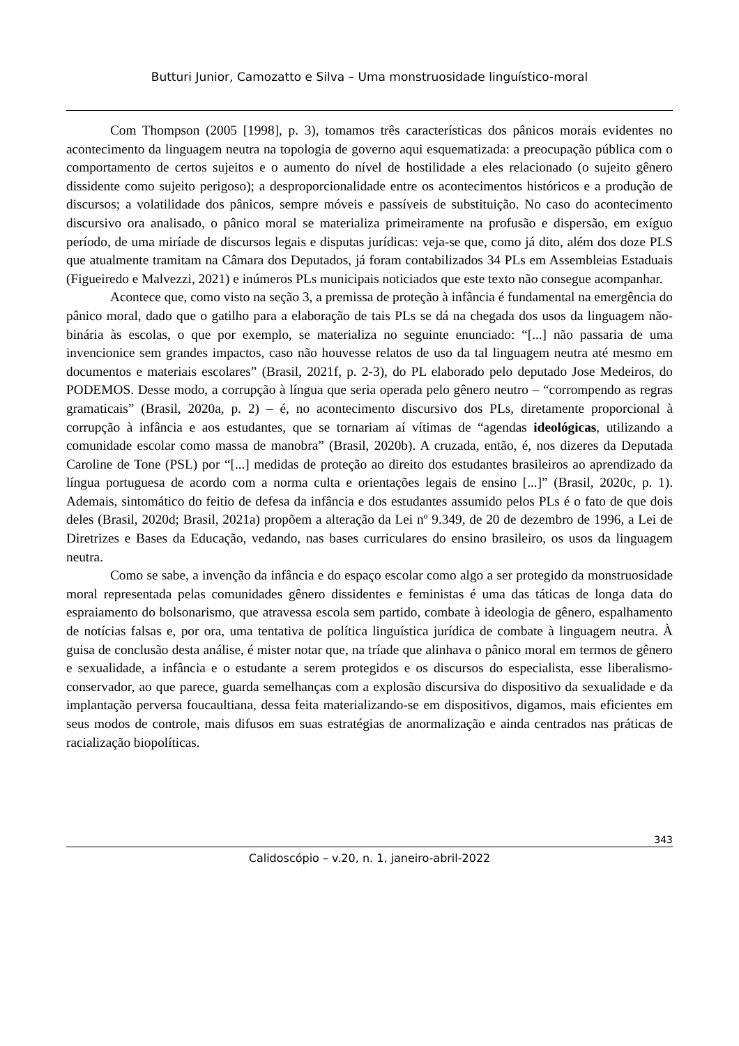Butturi Junior, Camozatto e Silva – Uma monstruosidade linguístico-moral
Com Thompson (2005 [1998], p. 3), tomamos três características dos pânicos morais evidentes no acontecimento da linguagem neutra na topologia de governo aqui esquematizada: a preocupação pública com o comportamento de certos sujeitos e o aumento do nível de hostilidade a eles relacionado (o sujeito gênero dissidente como sujeito perigoso); a desproporcionalidade entre os acontecimentos históricos e a produção de discursos; a volatilidade dos pânicos, sempre móveis e passíveis de substituição. No caso do acontecimento discursivo ora analisado, o pânico moral se materializa primeiramente na profusão e dispersão, em exíguo período, de uma miríade de discursos legais e disputas jurídicas: veja-se que, como já dito, além dos doze PLS que atualmente tramitam na Câmara dos Deputados, já foram contabilizados 34 PLs em Assembleias Estaduais (Figueiredo e Malvezzi, 2021) e inúmeros PLs municipais noticiados que este texto não consegue acompanhar.
Acontece que, como visto na seção 3, a premissa de proteção à infância é fundamental na emergência do pânico moral, dado que o gatilho para a elaboração de tais PLs se dá na chegada dos usos da linguagem não-binária às escolas, o que por exemplo, se materializa no seguinte enunciado: “[...] não passaria de uma invencionice sem grandes impactos, caso não houvesse relatos de uso da tal linguagem neutra até mesmo em documentos e materiais escolares” (Brasil, 2021f, p. 2-3), do PL elaborado pelo deputado Jose Medeiros, do PODEMOS. Desse modo, a corrupção à língua que seria operada pelo gênero neutro – “corrompendo as regras gramaticais” (Brasil, 2020a, p. 2) – é, no acontecimento discursivo dos PLs, diretamente proporcional à corrupção à infância e aos estudantes, que se tornariam aí vítimas de “agendas ideológicas, utilizando a comunidade escolar como massa de manobra” (Brasil, 2020b). A cruzada, então, é, nos dizeres da Deputada Caroline de Tone (PSL) por “[...] medidas de proteção ao direito dos estudantes brasileiros ao aprendizado da língua portuguesa de acordo com a norma culta e orientações legais de ensino [...]” (Brasil, 2020c, p. 1). Ademais, sintomático do feitio de defesa da infância e dos estudantes assumido pelos PLs é o fato de que dois deles (Brasil, 2020d; Brasil, 2021a) propõem a alteração da Lei nº 9.349, de 20 de dezembro de 1996, a Lei de Diretrizes e Bases da Educação, vedando, nas bases curriculares do ensino brasileiro, os usos da linguagem neutra.
Como se sabe, a invenção da infância e do espaço escolar como algo a ser protegido da monstruosidade moral representada pelas comunidades gênero dissidentes e feministas é uma das táticas de longa data do espraiamento do bolsonarismo, que atravessa escola sem partido, combate à ideologia de gênero, espalhamento de notícias falsas e, por ora, uma tentativa de política linguística jurídica de combate à linguagem neutra. À guisa de conclusão desta análise, é mister notar que, na tríade que alinhava o pânico moral em termos de gênero e sexualidade, a infância e o estudante a serem protegidos e os discursos do especialista, esse liberalismo-conservador, ao que parece, guarda semelhanças com a explosão discursiva do dispositivo da sexualidade e da implantação perversa foucaultiana, dessa feita materializando-se em dispositivos, digamos, mais eficientes em seus modos de controle, mais difusos em suas estratégias de anormalização e ainda centrados nas práticas de racialização biopolíticas.
343
Calidoscópio – v.20, n. 1, janeiro-abril-2022